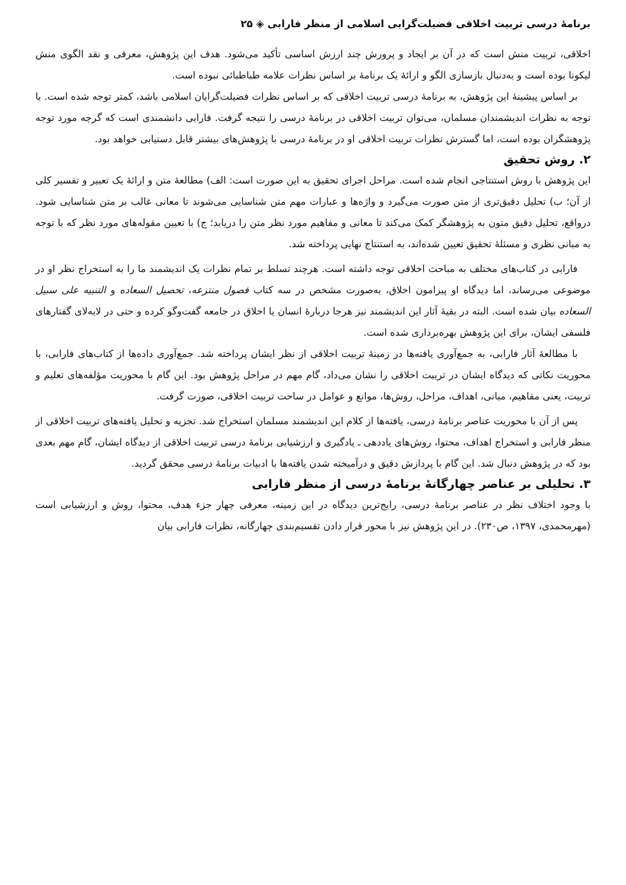برنامهٔ درسی تربیت اخلاقی فضیلت‌گرایی اسلامی از منظر فارابی ◈ ۲۵
اخلاقی، تربیت منش است که در آن بر ایجاد و پرورش چند ارزش اساسی تأکید می‌شود. هدف این پژوهش، معرفی و نقد الگوی منش لیکونا بوده است و به‌دنبال بازسازی الگو و ارائهٔ یک برنامهٔ بر اساس نظرات علامه طباطبائی نبوده است.
بر اساس پیشینهٔ این پژوهش، به برنامهٔ درسی تربیت اخلاقی که بر اساس نظرات فضیلت‌گرایان اسلامی باشد، کمتر توجه شده است. با توجه به نظرات اندیشمندان مسلمان، می‌توان تربیت اخلاقی در برنامهٔ درسی را نتیجه گرفت. فارابی دانشمندی است که گرچه مورد توجه پژوهشگران بوده است، اما گسترش نظرات تربیت اخلاقی او در برنامهٔ درسی با پژوهش‌های بیشتر قابل دستیابی خواهد بود.
۲. روش تحقیق
این پژوهش با روش استنتاجی انجام شده است. مراحل اجرای تحقیق به این صورت است: الف) مطالعهٔ متن و ارائهٔ یک تعبیر و تفسیر کلی از آن؛ ب) تحلیل دقیق‌تری از متن صورت می‌گیرد و واژه‌ها و عبارات مهم متن شناسایی می‌شوند تا معانی غالب بر متن شناسایی شود. درواقع، تحلیل دقیق متون به پژوهشگر کمک می‌کند تا معانی و مفاهیم مورد نظر متن را دریابد؛ ج) با تعیین مقوله‌های مورد نظر که با توجه به مبانی نظری و مسئلهٔ تحقیق تعیین شده‌اند، به استنتاج نهایی پرداخته شد.
فارابی در کتاب‌های مختلف به مباحث اخلاقی توجه داشته است. هرچند تسلط بر تمام نظرات یک اندیشمند ما را به استخراج نظر او در موضوعی می‌رساند، اما دیدگاه او پیرامون اخلاق، به‌صورت مشخص در سه کتاب فصول منتزعه، تحصیل السعاده و التنبیه علی سبیل السعاده بیان شده است. البته در بقیهٔ آثار این اندیشمند نیز هرجا دربارهٔ انسان یا اخلاق در جامعه گفت‌وگو کرده و حتی در لابه‌لای گفتارهای فلسفی ایشان، برای این پژوهش بهره‌برداری شده است.
با مطالعهٔ آثار فارابی، به جمع‌آوری یافته‌ها در زمینهٔ تربیت اخلاقی از نظر ایشان پرداخته شد. جمع‌آوری داده‌ها از کتاب‌های فارابی، با محوریت نکاتی که دیدگاه ایشان در تربیت اخلاقی را نشان می‌داد، گام مهم در مراحل پژوهش بود. این گام با محوریت مؤلفه‌های تعلیم و تربیت، یعنی مفاهیم، مبانی، اهداف، مراحل، روش‌ها، موانع و عوامل در ساحت تربیت اخلاقی، صورت گرفت.
پس از آن با محوریت عناصر برنامهٔ درسی، یافته‌ها از کلام این اندیشمند مسلمان استخراج شد. تجزیه و تحلیل یافته‌های تربیت اخلاقی از منظر فارابی و استخراج اهداف، محتوا، روش‌های یاددهی ـ یادگیری و ارزشیابی برنامهٔ درسی تربیت اخلاقی از دیدگاه ایشان، گام مهم بعدی بود که در پژوهش دنبال شد. این گام با پردازش دقیق و درآمیخته شدن یافته‌ها با ادبیات برنامهٔ درسی محقق گردید.
۳. تحلیلی بر عناصر چهارگانهٔ برنامهٔ درسی از منظر فارابی
با وجود اختلاف نظر در عناصر برنامهٔ درسی، رایج‌ترین دیدگاه در این زمینه، معرفی چهار جزء هدف، محتوا، روش و ارزشیابی است (مهرمحمدی، ۱۳۹۷، ص۲۳۰). در این پژوهش نیز با محور قرار دادن تقسیم‌بندی چهارگانه، نظرات فارابی بیان